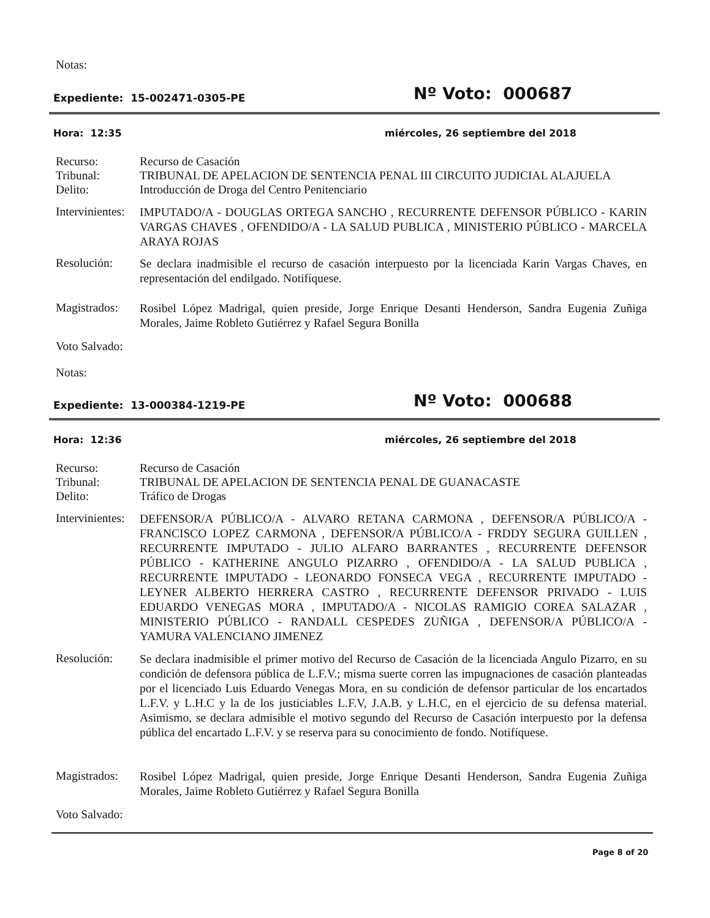Notas:
Expediente: 15-002471-0305-PE Nº Voto: 000687
Hora: 12:35
miércoles, 26 septiembre del 2018
Recurso:
Tribunal:
Delito:
Recurso de Casación
TRIBUNAL DE APELACION DE SENTENCIA PENAL III CIRCUITO JUDICIAL ALAJUELA
Introducción de Droga del Centro Penitenciario
Intervinientes:
IMPUTADO/A - DOUGLAS ORTEGA SANCHO , RECURRENTE DEFENSOR PÚBLICO - KARIN VARGAS CHAVES , OFENDIDO/A - LA SALUD PUBLICA , MINISTERIO PÚBLICO - MARCELA ARAYA ROJAS
Resolución:
Se declara inadmisible el recurso de casación interpuesto por la licenciada Karin Vargas Chaves, en representación del endilgado. Notifíquese.
Magistrados:
Rosibel López Madrigal, quien preside, Jorge Enrique Desanti Henderson, Sandra Eugenia Zuñiga Morales, Jaime Robleto Gutiérrez y Rafael Segura Bonilla
Voto Salvado:
Notas:
Expediente: 13-000384-1219-PE Nº Voto: 000688
Hora: 12:36
miércoles, 26 septiembre del 2018
Recurso:
Tribunal:
Delito:
Recurso de Casación
TRIBUNAL DE APELACION DE SENTENCIA PENAL DE GUANACASTE
Tráfico de Drogas
Intervinientes:
DEFENSOR/A PÚBLICO/A - ALVARO RETANA CARMONA , DEFENSOR/A PÚBLICO/A - FRANCISCO LOPEZ CARMONA , DEFENSOR/A PÚBLICO/A - FRDDY SEGURA GUILLEN , RECURRENTE IMPUTADO - JULIO ALFARO BARRANTES , RECURRENTE DEFENSOR PÚBLICO - KATHERINE ANGULO PIZARRO , OFENDIDO/A - LA SALUD PUBLICA , RECURRENTE IMPUTADO - LEONARDO FONSECA VEGA , RECURRENTE IMPUTADO - LEYNER ALBERTO HERRERA CASTRO , RECURRENTE DEFENSOR PRIVADO - LUIS EDUARDO VENEGAS MORA , IMPUTADO/A - NICOLAS RAMIGIO COREA SALAZAR , MINISTERIO PÚBLICO - RANDALL CESPEDES ZUÑIGA , DEFENSOR/A PÚBLICO/A - YAMURA VALENCIANO JIMENEZ
Resolución:
Se declara inadmisible el primer motivo del Recurso de Casación de la licenciada Angulo Pizarro, en su condición de defensora pública de L.F.V.; misma suerte corren las impugnaciones de casación planteadas por el licenciado Luis Eduardo Venegas Mora, en su condición de defensor particular de los encartados L.F.V. y L.H.C y la de los justiciables L.F.V, J.A.B. y L.H.C, en el ejercicio de su defensa material. Asimismo, se declara admisible el motivo segundo del Recurso de Casación interpuesto por la defensa pública del encartado L.F.V. y se reserva para su conocimiento de fondo. Notifíquese.
Magistrados:
Rosibel López Madrigal, quien preside, Jorge Enrique Desanti Henderson, Sandra Eugenia Zuñiga Morales, Jaime Robleto Gutiérrez y Rafael Segura Bonilla
Voto Salvado:
Page 8 of 20